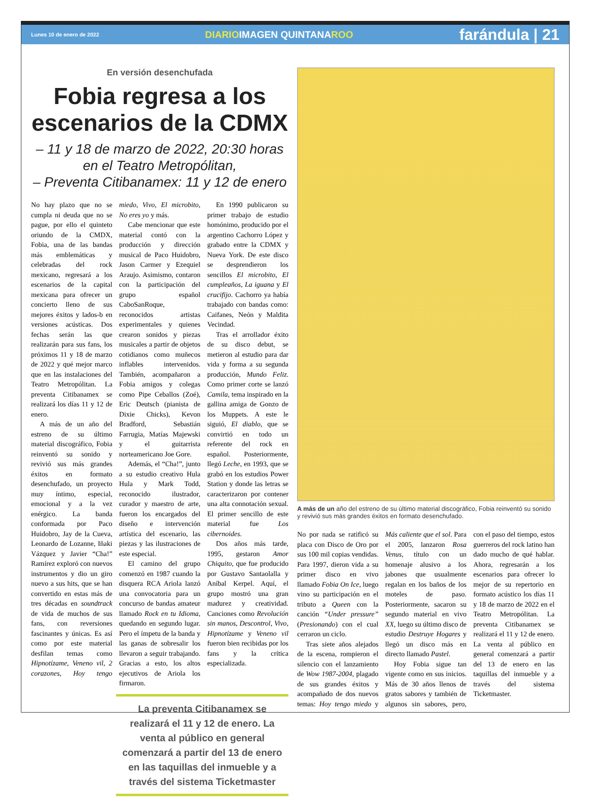Lunes 10 de enero de 2022 DIARIOIMAGEN QUINTANAROO farándula | 21
En versión desenchufada
Fobia regresa a los escenarios de la CDMX
– 11 y 18 de marzo de 2022, 20:30 horas en el Teatro Metropólitan,
– Preventa Citibanamex: 11 y 12 de enero
No hay plazo que no se cumpla ni deuda que no se pague, por ello el quinteto oriundo de la CMDX, Fobia, una de las bandas más emblemáticas y celebradas del rock mexicano, regresará a los escenarios de la capital mexicana para ofrecer un concierto lleno de sus mejores éxitos y lados-b en versiones acústicas. Dos fechas serán las que realizarán para sus fans, los próximos 11 y 18 de marzo de 2022 y qué mejor marco que en las instalaciones del Teatro Metropólitan. La preventa Citibanamex se realizará los días 11 y 12 de enero.
A más de un año del estreno de su último material discográfico, Fobia reinventó su sonido y revivió sus más grandes éxitos en formato desenchufado, un proyecto muy íntimo, especial, emocional y a la vez enérgico. La banda conformada por Paco Huidobro, Jay de la Cueva, Leonardo de Lozanne, Iñaki Vázquez y Javier “Cha!” Ramírez exploró con nuevos instrumentos y dio un giro nuevo a sus hits, que se han convertido en estas más de tres décadas en soundtrack de vida de muchos de sus fans, con reversiones fascinantes y únicas. Es así como por este material desfilan temas como Hipnotízame, Veneno vil, 2 corazones, Hoy tengo miedo, Vivo, El microbito, No eres yo y más.
Cabe mencionar que este material contó con la producción y dirección musical de Paco Huidobro, Jason Carmer y Ezequiel Araujo. Asimismo, contaron con la participación del grupo español CaboSanRoque, reconocidos artistas experimentales y quienes crearon sonidos y piezas musicales a partir de objetos cotidianos como muñecos inflables intervenidos. También, acompañaron a Fobia amigos y colegas como Pipe Ceballos (Zoé), Eric Deutsch (pianista de Dixie Chicks), Kevon Bradford, Sebastián Farrugia, Matías Majewski y el guitarrista norteamericano Joe Gore.
Además, el “Cha!”, junto a su estudio creativo Hula Hula y Mark Todd, reconocido ilustrador, curador y maestro de arte, fueron los encargados del diseño e intervención artística del escenario, las piezas y las ilustraciones de este especial.
El camino del grupo comenzó en 1987 cuando la disquera RCA Ariola lanzó una convocatoria para un concurso de bandas amateur llamado Rock en tu Idioma, quedando en segundo lugar. Pero el ímpetu de la banda y las ganas de sobresalir los llevaron a seguir trabajando. Gracias a esto, los altos ejecutivos de Ariola los firmaron.
En 1990 publicaron su primer trabajo de estudio homónimo, producido por el argentino Cachorro López y grabado entre la CDMX y Nueva York. De este disco se desprendieron los sencillos El microbito, El cumpleaños, La iguana y El crucifijo. Cachorro ya había trabajado con bandas como: Caifanes, Neón y Maldita Vecindad.
Tras el arrollador éxito de su disco debut, se metieron al estudio para dar vida y forma a su segunda producción, Mundo Feliz. Como primer corte se lanzó Camila, tema inspirado en la gallina amiga de Gonzo de los Muppets. A este le siguió, El diablo, que se convirtió en todo un referente del rock en español. Posteriormente, llegó Leche, en 1993, que se grabó en los estudios Power Station y donde las letras se caracterizaron por contener una alta connotación sexual. El primer sencillo de este material fue Los cibernoides.
Dos años más tarde, 1995, gestaron Amor Chiquito, que fue producido por Gustavo Santaolalla y Aníbal Kerpel. Aquí, el grupo mostró una gran madurez y creatividad. Canciones como Revolución sin manos, Descontrol, Vivo, Hipnotízame y Veneno vil fueron bien recibidas por los fans y la crítica especializada.
La preventa Citibanamex se realizará el 11 y 12 de enero. La venta al público en general comenzará a partir del 13 de enero en las taquillas del inmueble y a través del sistema Ticketmaster
A más de un año del estreno de su último material discográfico, Fobia reinventó su sonido y revivió sus más grandes éxitos en formato desenchufado.
No por nada se ratificó su placa con Disco de Oro por sus 100 mil copias vendidas. Para 1997, dieron vida a su primer disco en vivo llamado Fobia On Ice, luego vino su participación en el tributo a Queen con la canción “Under pressure” (Presionando) con el cual cerraron un ciclo.
Tras siete años alejados de la escena, rompieron el silencio con el lanzamiento de Wow 1987-2004, plagado de sus grandes éxitos y acompañado de dos nuevos temas: Hoy tengo miedo y Más caliente que el sol. Para el 2005, lanzaron Rosa Venus, título con un homenaje alusivo a los jabones que usualmente regalan en los baños de los moteles de paso. Posteriormente, sacaron su segundo material en vivo XX, luego su último disco de estudio Destruye Hogares y llegó un disco más en directo llamado Pastel.
Hoy Fobia sigue tan vigente como en sus inicios. Más de 30 años llenos de gratos sabores y también de algunos sin sabores, pero, con el paso del tiempo, estos guerreros del rock latino han dado mucho de qué hablar. Ahora, regresarán a los escenarios para ofrecer lo mejor de su repertorio en formato acústico los días 11 y 18 de marzo de 2022 en el Teatro Metropólitan. La preventa Citibanamex se realizará el 11 y 12 de enero. La venta al público en general comenzará a partir del 13 de enero en las taquillas del inmueble y a través del sistema Ticketmaster.